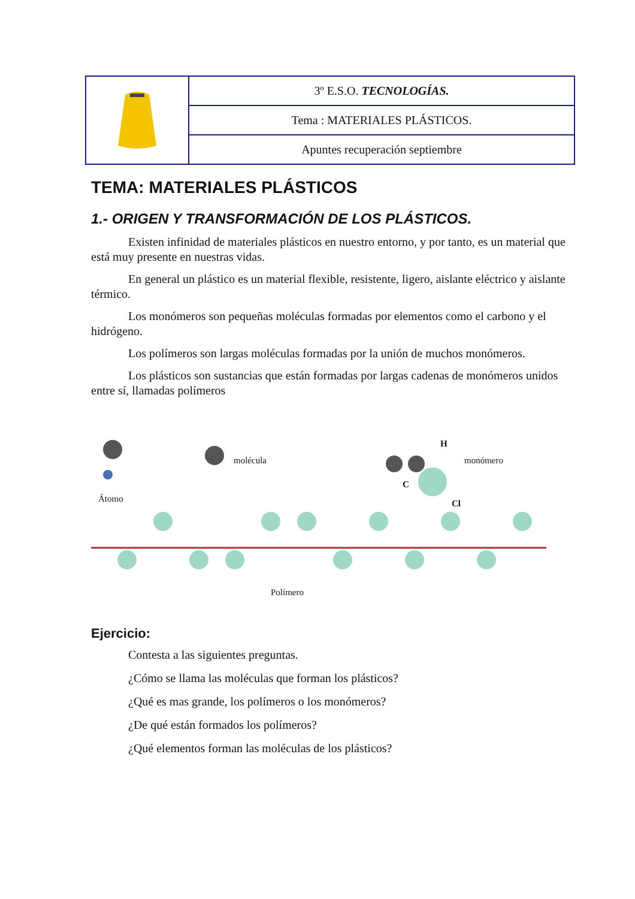| | 3º E.S.O. TECNOLOGÍAS. |
| | Tema : MATERIALES PLÁSTICOS. |
| | Apuntes recuperación septiembre |
TEMA: MATERIALES PLÁSTICOS
1.- ORIGEN Y TRANSFORMACIÓN DE LOS PLÁSTICOS.
Existen infinidad de materiales plásticos en nuestro entorno, y por tanto, es un material que está muy presente en nuestras vidas.
En general un plástico es un material flexible, resistente, ligero, aislante eléctrico y aislante térmico.
Los monómeros son pequeñas moléculas formadas por elementos como el carbono y el hidrógeno.
Los polímeros son largas moléculas formadas por la unión de muchos monómeros.
Los plásticos son sustancias que están formadas por largas cadenas de monómeros unidos entre sí, llamadas polímeros
molécula monómero
H
C
Cl Átomo
Polímero
Ejercicio:
Contesta a las siguientes preguntas.
¿Cómo se llama las moléculas que forman los plásticos?
¿Qué es mas grande, los polímeros o los monómeros?
¿De qué están formados los polímeros?
¿Qué elementos forman las moléculas de los plásticos?